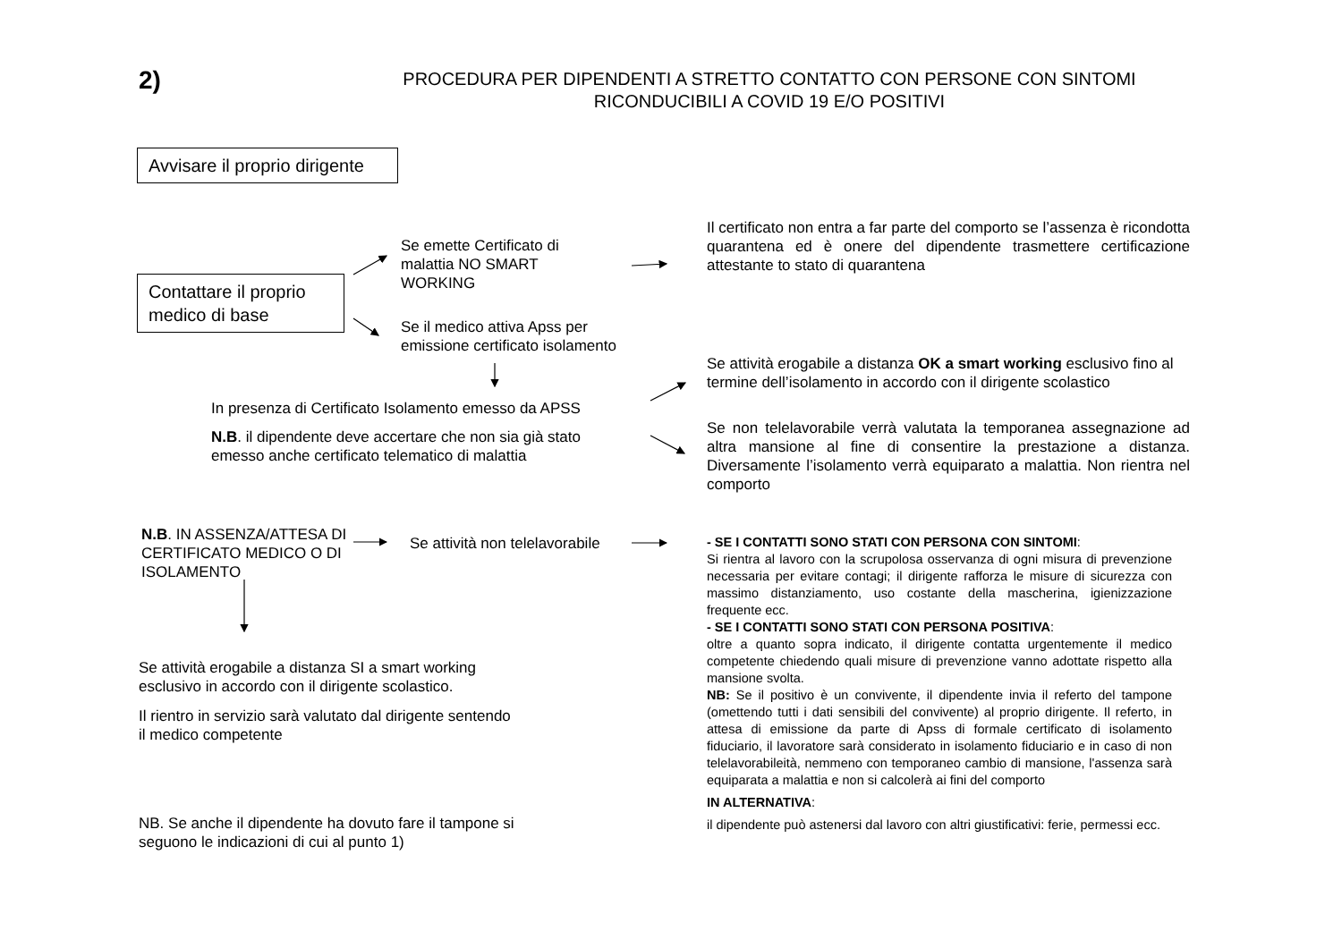2)
PROCEDURA PER DIPENDENTI A STRETTO CONTATTO CON PERSONE CON SINTOMI
RICONDUCIBILI A COVID 19 E/O POSITIVI
Avvisare il proprio dirigente
Contattare il proprio medico di base
Se emette Certificato di malattia NO SMART WORKING
Se il medico attiva Apss per emissione certificato isolamento
Il certificato non entra a far parte del comporto se l’assenza è ricondotta quarantena ed è onere del dipendente trasmettere certificazione attestante to stato di quarantena
In presenza di Certificato Isolamento emesso da APSS
N.B. il dipendente deve accertare che non sia già stato emesso anche certificato telematico di malattia
Se attività erogabile a distanza OK a smart working esclusivo fino al termine dell’isolamento in accordo con il dirigente scolastico
Se non telelavorabile verrà valutata la temporanea assegnazione ad altra mansione al fine di consentire la prestazione a distanza. Diversamente l’isolamento verrà equiparato a malattia. Non rientra nel comporto
N.B. IN ASSENZA/ATTESA DI CERTIFICATO MEDICO O DI ISOLAMENTO
Se attività non telelavorabile
Se attività erogabile a distanza SI a smart working esclusivo in accordo con il dirigente scolastico.
Il rientro in servizio sarà valutato dal dirigente sentendo il medico competente
NB. Se anche il dipendente ha dovuto fare il tampone si seguono le indicazioni di cui al punto 1)
- SE I CONTATTI SONO STATI CON PERSONA CON SINTOMI:
Si rientra al lavoro con la scrupolosa osservanza di ogni misura di prevenzione necessaria per evitare contagi; il dirigente rafforza le misure di sicurezza con massimo distanziamento, uso costante della mascherina, igienizzazione frequente ecc.
- SE I CONTATTI SONO STATI CON PERSONA POSITIVA:
oltre a quanto sopra indicato, il dirigente contatta urgentemente il medico competente chiedendo quali misure di prevenzione vanno adottate rispetto alla mansione svolta.
NB: Se il positivo è un convivente, il dipendente invia il referto del tampone (omettendo tutti i dati sensibili del convivente) al proprio dirigente. Il referto, in attesa di emissione da parte di Apss di formale certificato di isolamento fiduciario, il lavoratore sarà considerato in isolamento fiduciario e in caso di non telelavorabileità, nemmeno con temporaneo cambio di mansione, l'assenza sarà equiparata a malattia e non si calcolerà ai fini del comporto
IN ALTERNATIVA:
il dipendente può astenersi dal lavoro con altri giustificativi: ferie, permessi ecc.